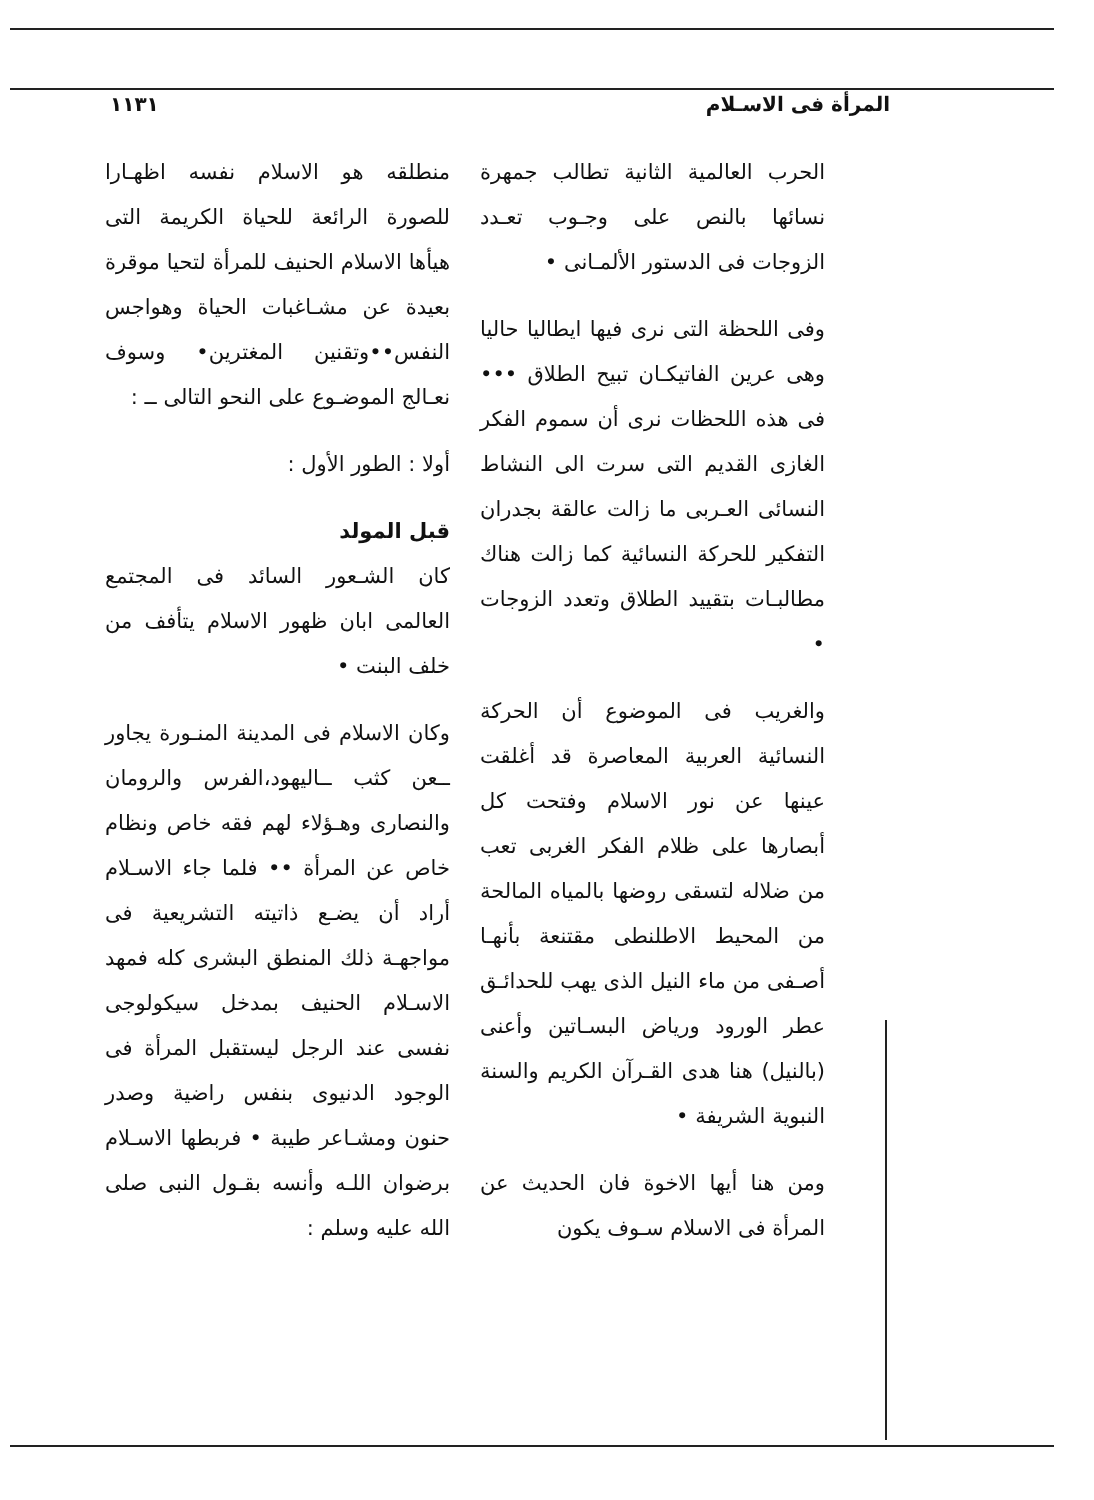المرأة فى الاسـلام ١١٣١
الحرب العالمية الثانية تطالب جمهرة نسائها بالنص على وجـوب تعـدد الزوجات فى الدستور الألمـانى •
وفى اللحظة التى نرى فيها ايطاليا حاليا وهى عرين الفاتيكـان تبيح الطلاق ••• فى هذه اللحظات نرى أن سموم الفكر الغازى القديم التى سرت الى النشاط النسائى العـربى ما زالت عالقة بجدران التفكير للحركة النسائية كما زالت هناك مطالبـات بتقييد الطلاق وتعدد الزوجات •
والغريب فى الموضوع أن الحركة النسائية العربية المعاصرة قد أغلقت عينها عن نور الاسلام وفتحت كل أبصارها على ظلام الفكر الغربى تعب من ضلاله لتسقى روضها بالمياه المالحة من المحيط الاطلنطى مقتنعة بأنهـا أصـفى من ماء النيل الذى يهب للحدائـق عطر الورود ورياض البسـاتين وأعنى (بالنيل) هنا هدى القـرآن الكريم والسنة النبوية الشريفة •
ومن هنا أيها الاخوة فان الحديث عن المرأة فى الاسلام سـوف يكون
منطلقه هو الاسلام نفسه اظهـارا للصورة الرائعة للحياة الكريمة التى هيأها الاسلام الحنيف للمرأة لتحيا موقرة بعيدة عن مشـاغبات الحياة وهواجس النفس••وتقنين المغترين• وسوف نعـالج الموضـوع على النحو التالى ــ :
أولا : الطور الأول :
قبل المولد
كان الشـعور السائد فى المجتمع العالمى ابان ظهور الاسلام يتأفف من خلف البنت •
وكان الاسلام فى المدينة المنـورة يجاور ــعن كثب ــاليهود،الفرس والرومان والنصارى وهـؤلاء لهم فقه خاص ونظام خاص عن المرأة •• فلما جاء الاسـلام أراد أن يضـع ذاتيته التشريعية فى مواجهـة ذلك المنطق البشرى كله فمهد الاسـلام الحنيف بمدخل سيكولوجى نفسى عند الرجل ليستقبل المرأة فى الوجود الدنيوى بنفس راضية وصدر حنون ومشـاعر طيبة • فربطها الاسـلام برضوان اللـه وأنسه بقـول النبى صلى الله عليه وسلم :